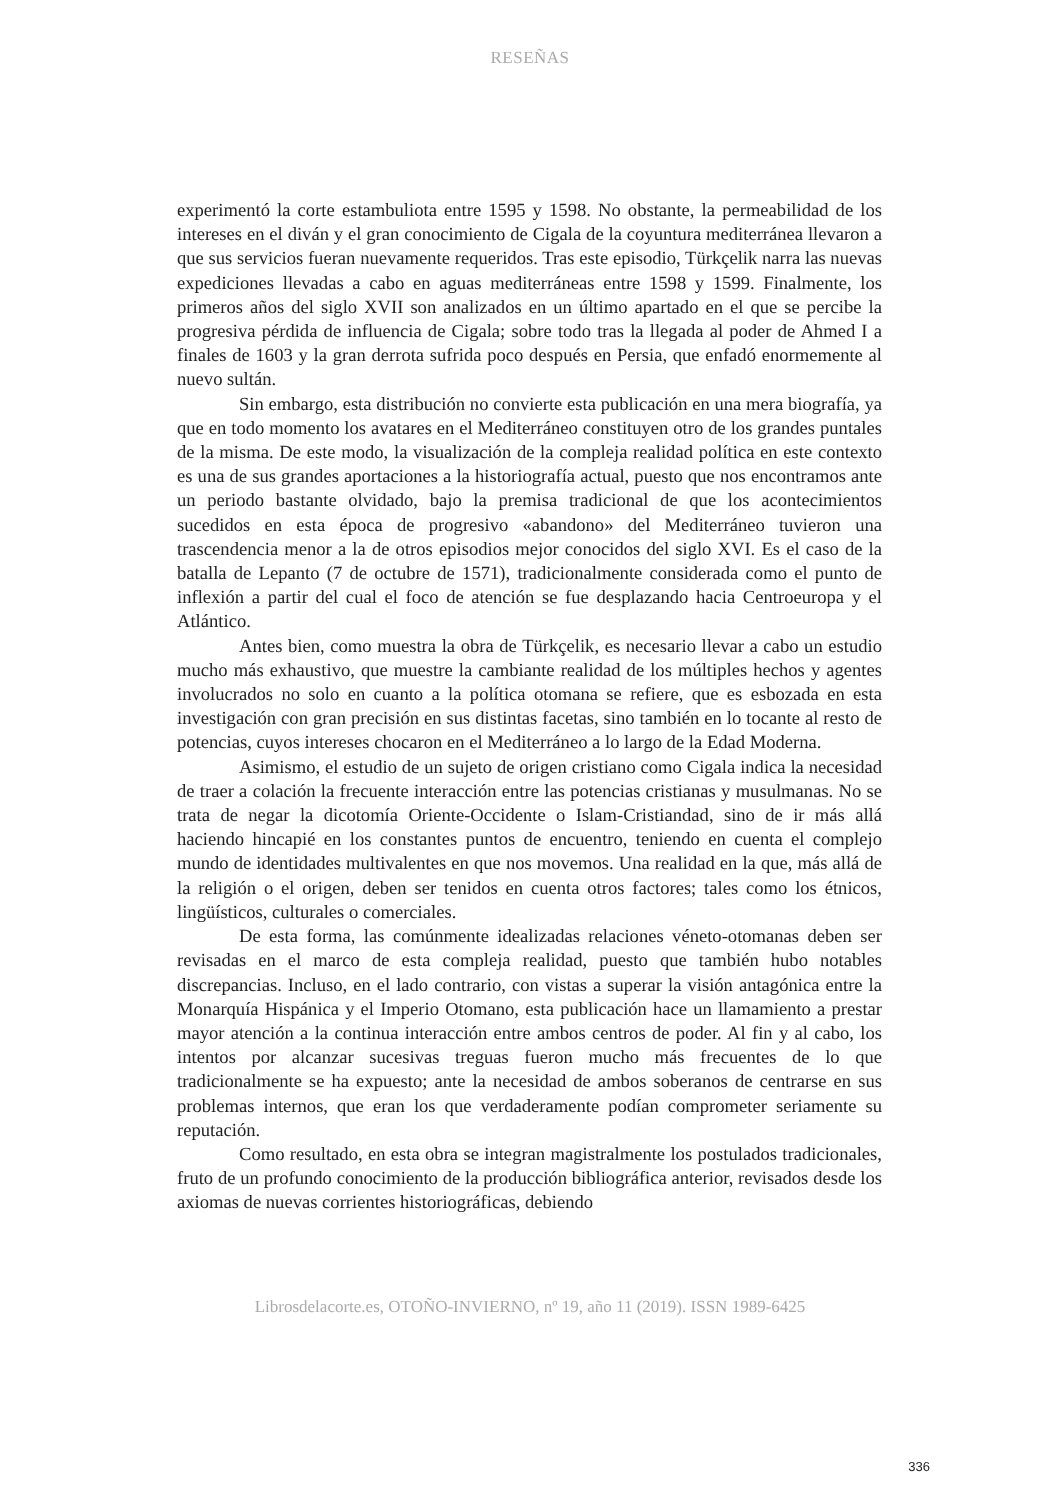RESEÑAS
experimentó la corte estambuliota entre 1595 y 1598. No obstante, la permeabilidad de los intereses en el diván y el gran conocimiento de Cigala de la coyuntura mediterránea llevaron a que sus servicios fueran nuevamente requeridos. Tras este episodio, Türkçelik narra las nuevas expediciones llevadas a cabo en aguas mediterráneas entre 1598 y 1599. Finalmente, los primeros años del siglo XVII son analizados en un último apartado en el que se percibe la progresiva pérdida de influencia de Cigala; sobre todo tras la llegada al poder de Ahmed I a finales de 1603 y la gran derrota sufrida poco después en Persia, que enfadó enormemente al nuevo sultán.
Sin embargo, esta distribución no convierte esta publicación en una mera biografía, ya que en todo momento los avatares en el Mediterráneo constituyen otro de los grandes puntales de la misma. De este modo, la visualización de la compleja realidad política en este contexto es una de sus grandes aportaciones a la historiografía actual, puesto que nos encontramos ante un periodo bastante olvidado, bajo la premisa tradicional de que los acontecimientos sucedidos en esta época de progresivo «abandono» del Mediterráneo tuvieron una trascendencia menor a la de otros episodios mejor conocidos del siglo XVI. Es el caso de la batalla de Lepanto (7 de octubre de 1571), tradicionalmente considerada como el punto de inflexión a partir del cual el foco de atención se fue desplazando hacia Centroeuropa y el Atlántico.
Antes bien, como muestra la obra de Türkçelik, es necesario llevar a cabo un estudio mucho más exhaustivo, que muestre la cambiante realidad de los múltiples hechos y agentes involucrados no solo en cuanto a la política otomana se refiere, que es esbozada en esta investigación con gran precisión en sus distintas facetas, sino también en lo tocante al resto de potencias, cuyos intereses chocaron en el Mediterráneo a lo largo de la Edad Moderna.
Asimismo, el estudio de un sujeto de origen cristiano como Cigala indica la necesidad de traer a colación la frecuente interacción entre las potencias cristianas y musulmanas. No se trata de negar la dicotomía Oriente-Occidente o Islam-Cristiandad, sino de ir más allá haciendo hincapié en los constantes puntos de encuentro, teniendo en cuenta el complejo mundo de identidades multivalentes en que nos movemos. Una realidad en la que, más allá de la religión o el origen, deben ser tenidos en cuenta otros factores; tales como los étnicos, lingüísticos, culturales o comerciales.
De esta forma, las comúnmente idealizadas relaciones véneto-otomanas deben ser revisadas en el marco de esta compleja realidad, puesto que también hubo notables discrepancias. Incluso, en el lado contrario, con vistas a superar la visión antagónica entre la Monarquía Hispánica y el Imperio Otomano, esta publicación hace un llamamiento a prestar mayor atención a la continua interacción entre ambos centros de poder. Al fin y al cabo, los intentos por alcanzar sucesivas treguas fueron mucho más frecuentes de lo que tradicionalmente se ha expuesto; ante la necesidad de ambos soberanos de centrarse en sus problemas internos, que eran los que verdaderamente podían comprometer seriamente su reputación.
Como resultado, en esta obra se integran magistralmente los postulados tradicionales, fruto de un profundo conocimiento de la producción bibliográfica anterior, revisados desde los axiomas de nuevas corrientes historiográficas, debiendo
Librosdelacorte.es, OTOÑO-INVIERNO, nº 19, año 11 (2019). ISSN 1989-6425
336